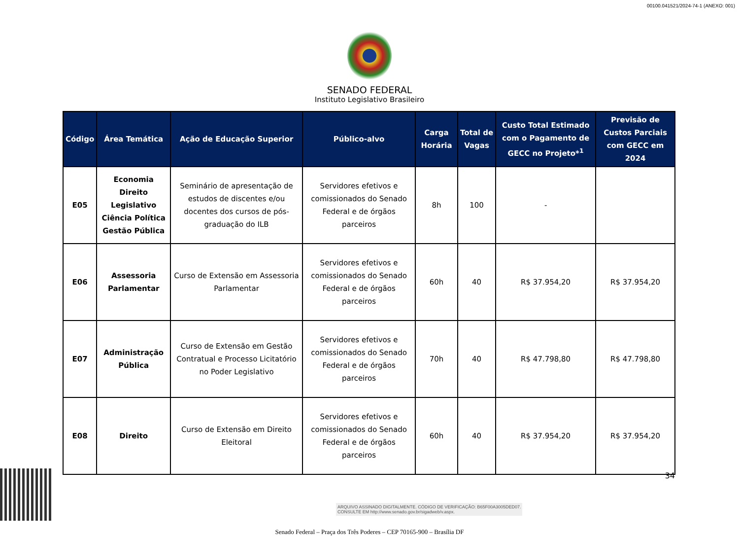00100.041521/2024-74-1 (ANEXO: 001)
SENADO FEDERAL
Instituto Legislativo Brasileiro
| Código | Área Temática | Ação de Educação Superior | Público-alvo | Carga Horária | Total de Vagas | Custo Total Estimado com o Pagamento de GECC no Projeto*<sup>1</sup> | Previsão de Custos Parciais com GECC em 2024 |
| --- | --- | --- | --- | --- | --- | --- | --- |
| E05 | Economia Direito Legislativo Ciência Política Gestão Pública | Seminário de apresentação de estudos de discentes e/ou docentes dos cursos de pós-graduação do ILB | Servidores efetivos e comissionados do Senado Federal e de órgãos parceiros | 8h | 100 | - | |
| E06 | Assessoria Parlamentar | Curso de Extensão em Assessoria Parlamentar | Servidores efetivos e comissionados do Senado Federal e de órgãos parceiros | 60h | 40 | R$ 37.954,20 | R$ 37.954,20 |
| E07 | Administração Pública | Curso de Extensão em Gestão Contratual e Processo Licitatório no Poder Legislativo | Servidores efetivos e comissionados do Senado Federal e de órgãos parceiros | 70h | 40 | R$ 47.798,80 | R$ 47.798,80 |
| E08 | Direito | Curso de Extensão em Direito Eleitoral | Servidores efetivos e comissionados do Senado Federal e de órgãos parceiros | 60h | 40 | R$ 37.954,20 | R$ 37.954,20 |
Senado Federal – Praça dos Três Poderes – CEP 70165-900 – Brasília DF
34
ARQUIVO ASSINADO DIGITALMENTE. CÓDIGO DE VERIFICAÇÃO: B65F00A3005DED07.
CONSULTE EM http://www.senado.gov.br/sigadweb/v.aspx.